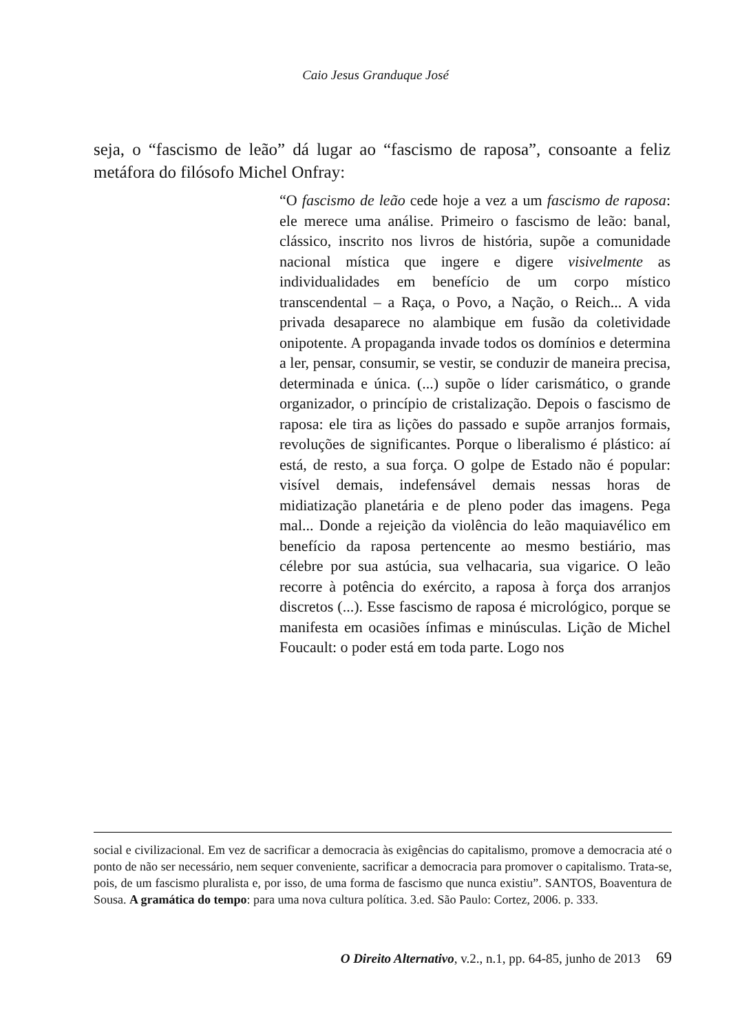Caio Jesus Granduque José
seja, o “fascismo de leão” dá lugar ao “fascismo de raposa”, consoante a feliz metáfora do filósofo Michel Onfray:
“O fascismo de leão cede hoje a vez a um fascismo de raposa: ele merece uma análise. Primeiro o fascismo de leão: banal, clássico, inscrito nos livros de história, supõe a comunidade nacional mística que ingere e digere visivelmente as individualidades em benefício de um corpo místico transcendental – a Raça, o Povo, a Nação, o Reich... A vida privada desaparece no alambique em fusão da coletividade onipotente. A propaganda invade todos os domínios e determina a ler, pensar, consumir, se vestir, se conduzir de maneira precisa, determinada e única. (...) supõe o líder carismático, o grande organizador, o princípio de cristalização. Depois o fascismo de raposa: ele tira as lições do passado e supõe arranjos formais, revoluções de significantes. Porque o liberalismo é plástico: aí está, de resto, a sua força. O golpe de Estado não é popular: visível demais, indefensável demais nessas horas de midiatização planetária e de pleno poder das imagens. Pega mal... Donde a rejeição da violência do leão maquiavélico em benefício da raposa pertencente ao mesmo bestiário, mas célebre por sua astúcia, sua velhacaria, sua vigarice. O leão recorre à potência do exército, a raposa à força dos arranjos discretos (...). Esse fascismo de raposa é micrológico, porque se manifesta em ocasiões ínfimas e minúsculas. Lição de Michel Foucault: o poder está em toda parte. Logo nos
social e civilizacional. Em vez de sacrificar a democracia às exigências do capitalismo, promove a democracia até o ponto de não ser necessário, nem sequer conveniente, sacrificar a democracia para promover o capitalismo. Trata-se, pois, de um fascismo pluralista e, por isso, de uma forma de fascismo que nunca existiu”. SANTOS, Boaventura de Sousa. A gramática do tempo: para uma nova cultura política. 3.ed. São Paulo: Cortez, 2006. p. 333.
O Direito Alternativo, v.2., n.1, pp. 64-85, junho de 2013 69